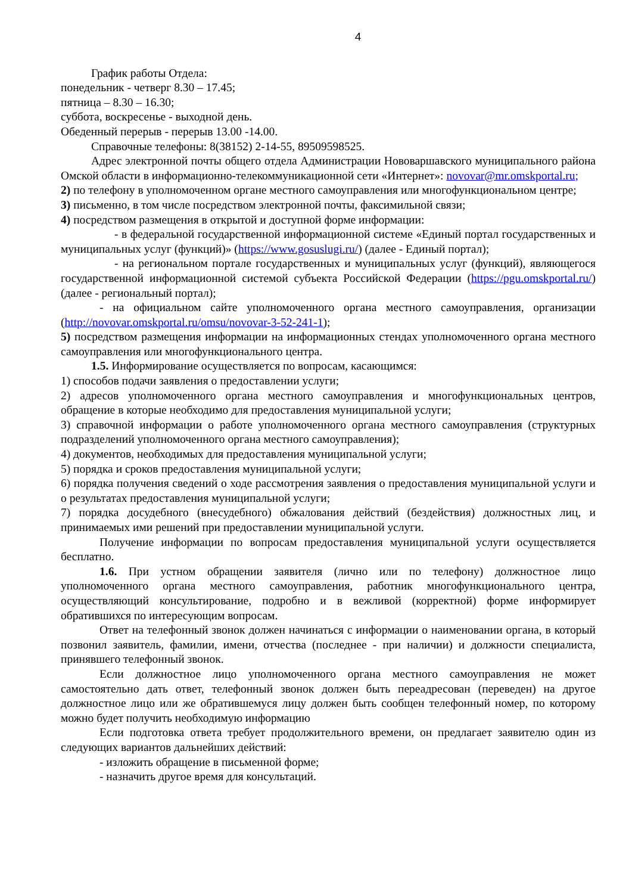4
График работы Отдела:
понедельник - четверг 8.30 – 17.45;
пятница – 8.30 – 16.30;
суббота, воскресенье - выходной день.
Обеденный перерыв - перерыв 13.00 -14.00.
Справочные телефоны: 8(38152) 2-14-55, 89509598525.
Адрес электронной почты общего отдела Администрации Нововаршавского муниципального района Омской области в информационно-телекоммуникационной сети «Интернет»: novovar@mr.omskportal.ru;
2) по телефону в уполномоченном органе местного самоуправления или многофункциональном центре;
3) письменно, в том числе посредством электронной почты, факсимильной связи;
4) посредством размещения в открытой и доступной форме информации:
- в федеральной государственной информационной системе «Единый портал государственных и муниципальных услуг (функций)» (https://www.gosuslugi.ru/) (далее - Единый портал);
- на региональном портале государственных и муниципальных услуг (функций), являющегося государственной информационной системой субъекта Российской Федерации (https://pgu.omskportal.ru/) (далее - региональный портал);
- на официальном сайте уполномоченного органа местного самоуправления, организации (http://novovar.omskportal.ru/omsu/novovar-3-52-241-1);
5) посредством размещения информации на информационных стендах уполномоченного органа местного самоуправления или многофункционального центра.
1.5. Информирование осуществляется по вопросам, касающимся:
1) способов подачи заявления о предоставлении услуги;
2) адресов уполномоченного органа местного самоуправления и многофункциональных центров, обращение в которые необходимо для предоставления муниципальной услуги;
3) справочной информации о работе уполномоченного органа местного самоуправления (структурных подразделений уполномоченного органа местного самоуправления);
4) документов, необходимых для предоставления муниципальной услуги;
5) порядка и сроков предоставления муниципальной услуги;
6) порядка получения сведений о ходе рассмотрения заявления о предоставления муниципальной услуги и о результатах предоставления муниципальной услуги;
7) порядка досудебного (внесудебного) обжалования действий (бездействия) должностных лиц, и принимаемых ими решений при предоставлении муниципальной услуги.
Получение информации по вопросам предоставления муниципальной услуги осуществляется бесплатно.
1.6. При устном обращении заявителя (лично или по телефону) должностное лицо уполномоченного органа местного самоуправления, работник многофункционального центра, осуществляющий консультирование, подробно и в вежливой (корректной) форме информирует обратившихся по интересующим вопросам.
Ответ на телефонный звонок должен начинаться с информации о наименовании органа, в который позвонил заявитель, фамилии, имени, отчества (последнее - при наличии) и должности специалиста, принявшего телефонный звонок.
Если должностное лицо уполномоченного органа местного самоуправления не может самостоятельно дать ответ, телефонный звонок должен быть переадресован (переведен) на другое должностное лицо или же обратившемуся лицу должен быть сообщен телефонный номер, по которому можно будет получить необходимую информацию
Если подготовка ответа требует продолжительного времени, он предлагает заявителю один из следующих вариантов дальнейших действий:
- изложить обращение в письменной форме;
- назначить другое время для консультаций.